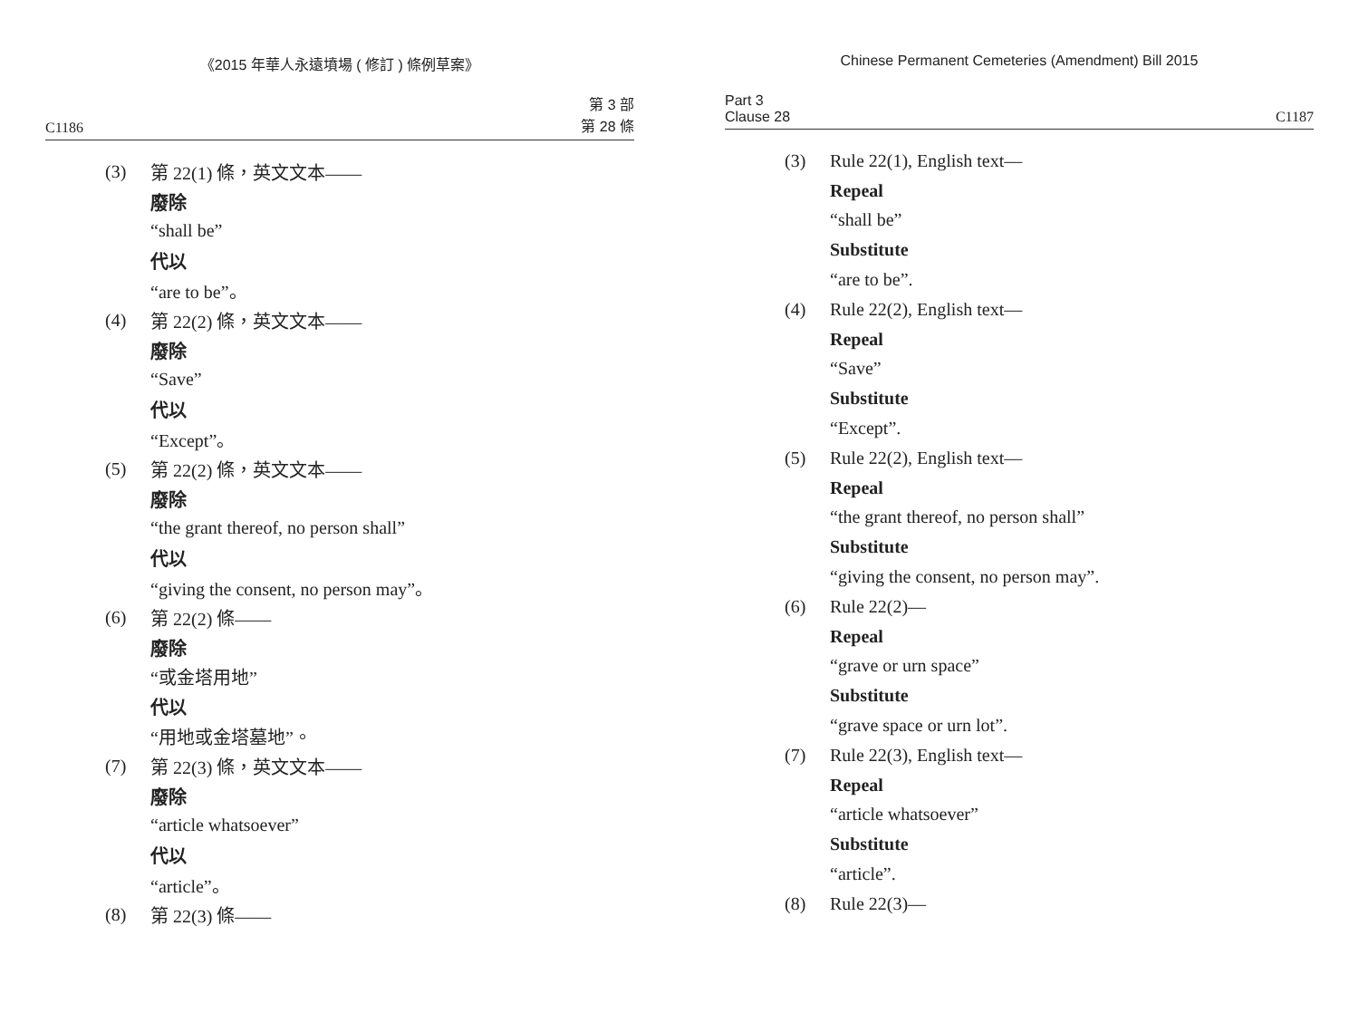《2015 年華人永遠墳場 ( 修訂 ) 條例草案》
C1186 第 3 部
第 28 條
(3) 第 22(1) 條，英文文本——
廢除
“shall be”
代以
“are to be”。
(4) 第 22(2) 條，英文文本——
廢除
“Save”
代以
“Except”。
(5) 第 22(2) 條，英文文本——
廢除
“the grant thereof, no person shall”
代以
“giving the consent, no person may”。
(6) 第 22(2) 條——
廢除
“或金塔用地”
代以
“用地或金塔墓地”。
(7) 第 22(3) 條，英文文本——
廢除
“article whatsoever”
代以
“article”。
(8) 第 22(3) 條——
Chinese Permanent Cemeteries (Amendment) Bill 2015
Part 3
Clause 28 C1187
(3) Rule 22(1), English text—
Repeal
“shall be”
Substitute
“are to be”.
(4) Rule 22(2), English text—
Repeal
“Save”
Substitute
“Except”.
(5) Rule 22(2), English text—
Repeal
“the grant thereof, no person shall”
Substitute
“giving the consent, no person may”.
(6) Rule 22(2)—
Repeal
“grave or urn space”
Substitute
“grave space or urn lot”.
(7) Rule 22(3), English text—
Repeal
“article whatsoever”
Substitute
“article”.
(8) Rule 22(3)—